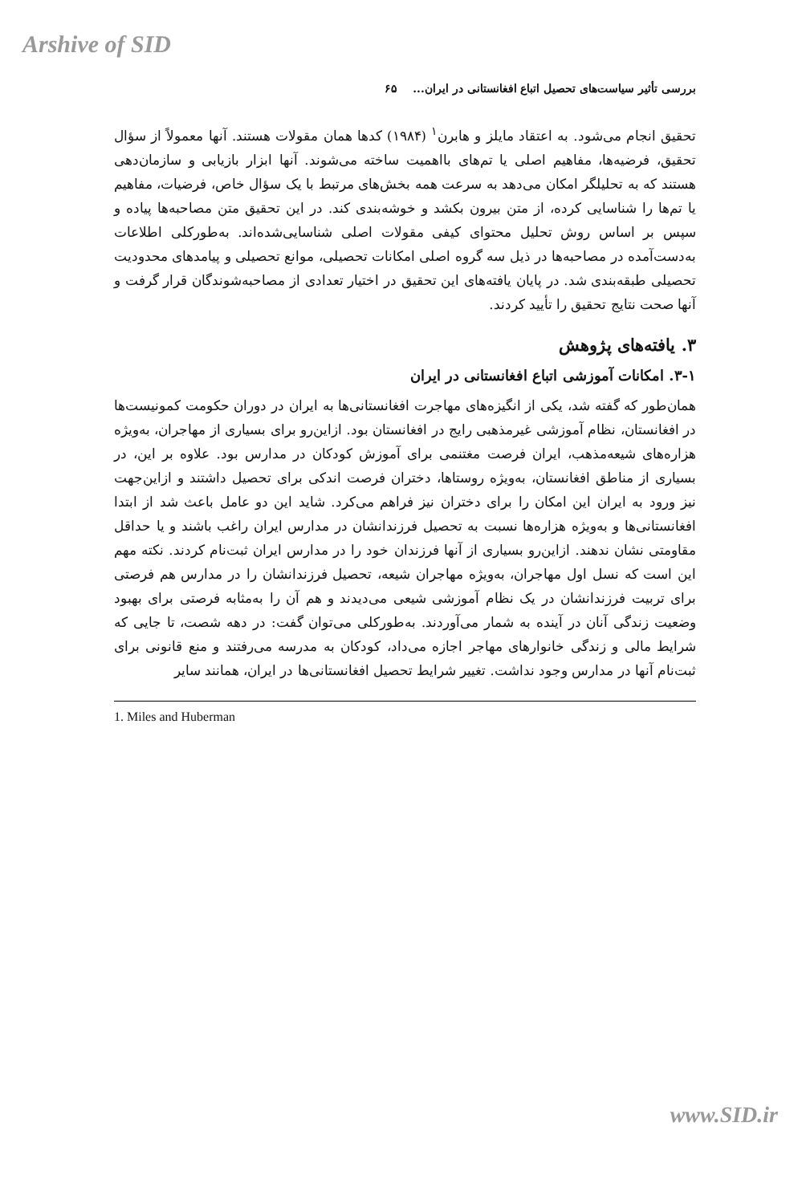Arshive of SID
بررسی تأثیر سیاست‌های تحصیل اتباع افغانستانی در ایران... ۶۵
تحقیق انجام می‌شود. به اعتقاد مایلز و هابرن<sup>۱</sup> (۱۹۸۴) کدها همان مقولات هستند. آنها معمولاً از سؤال تحقیق، فرضیه‌ها، مفاهیم اصلی یا تم‌های بااهمیت ساخته می‌شوند. آنها ابزار بازیابی و سازمان‌دهی هستند که به تحلیلگر امکان می‌دهد به سرعت همه بخش‌های مرتبط با یک سؤال خاص، فرضیات، مفاهیم یا تم‌ها را شناسایی کرده، از متن بیرون بکشد و خوشه‌بندی کند. در این تحقیق متن مصاحبه‌ها پیاده و سپس بر اساس روش تحلیل محتوای کیفی مقولات اصلی شناسایی‌شده‌اند. به‌طورکلی اطلاعات به‌دست‌آمده در مصاحبه‌ها در ذیل سه گروه اصلی امکانات تحصیلی، موانع تحصیلی و پیامدهای محدودیت تحصیلی طبقه‌بندی شد. در پایان یافته‌های این تحقیق در اختیار تعدادی از مصاحبه‌شوندگان قرار گرفت و آنها صحت نتایج تحقیق را تأیید کردند.
۳. یافته‌های پژوهش
۳-۱. امکانات آموزشی اتباع افغانستانی در ایران
همان‌طور که گفته شد، یکی از انگیزه‌های مهاجرت افغانستانی‌ها به ایران در دوران حکومت کمونیست‌ها در افغانستان، نظام آموزشی غیرمذهبی رایج در افغانستان بود. ازاین‌رو برای بسیاری از مهاجران، به‌ویژه هزاره‌های شیعه‌مذهب، ایران فرصت مغتنمی برای آموزش کودکان در مدارس بود. علاوه بر این، در بسیاری از مناطق افغانستان، به‌ویژه روستاها، دختران فرصت اندکی برای تحصیل داشتند و ازاین‌جهت نیز ورود به ایران این امکان را برای دختران نیز فراهم می‌کرد. شاید این دو عامل باعث شد از ابتدا افغانستانی‌ها و به‌ویژه هزاره‌ها نسبت به تحصیل فرزندانشان در مدارس ایران راغب باشند و یا حداقل مقاومتی نشان ندهند. ازاین‌رو بسیاری از آنها فرزندان خود را در مدارس ایران ثبت‌نام کردند. نکته مهم این است که نسل اول مهاجران، به‌ویژه مهاجران شیعه، تحصیل فرزندانشان را در مدارس هم فرصتی برای تربیت فرزندانشان در یک نظام آموزشی شیعی می‌دیدند و هم آن را به‌مثابه فرصتی برای بهبود وضعیت زندگی آنان در آینده به شمار می‌آوردند. به‌طورکلی می‌توان گفت: در دهه شصت، تا جایی که شرایط مالی و زندگی خانوارهای مهاجر اجازه می‌داد، کودکان به مدرسه می‌رفتند و منع قانونی برای ثبت‌نام آنها در مدارس وجود نداشت. تغییر شرایط تحصیل افغانستانی‌ها در ایران، همانند سایر
1. Miles and Huberman
www.SID.ir